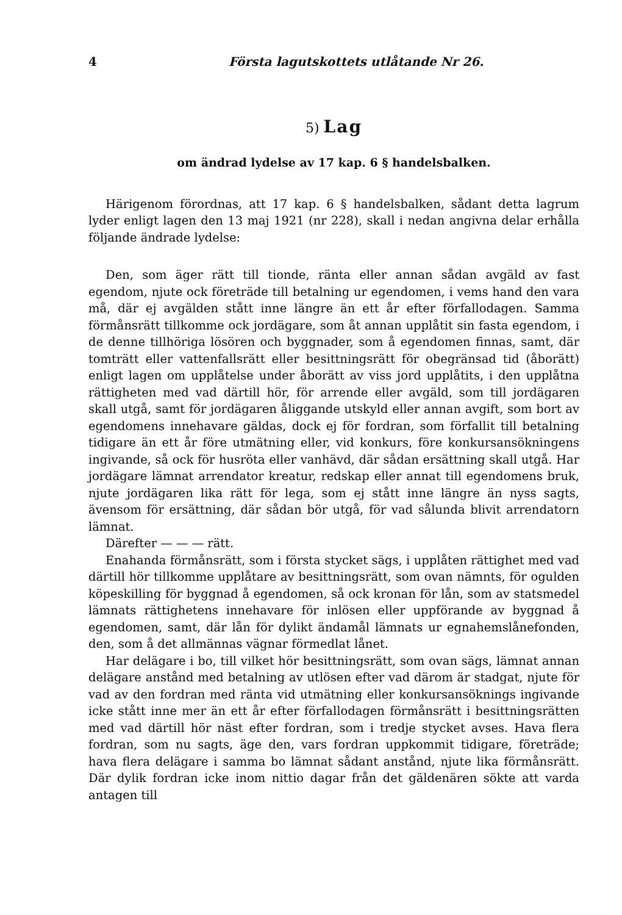4 Första lagutskottets utlåtande Nr 26.
5) Lag
om ändrad lydelse av 17 kap. 6 § handelsbalken.
Härigenom förordnas, att 17 kap. 6 § handelsbalken, sådant detta lagrum lyder enligt lagen den 13 maj 1921 (nr 228), skall i nedan angivna delar erhålla följande ändrade lydelse:
Den, som äger rätt till tionde, ränta eller annan sådan avgäld av fast egendom, njute ock företräde till betalning ur egendomen, i vems hand den vara må, där ej avgälden stått inne längre än ett år efter förfallodagen. Samma förmånsrätt tillkomme ock jordägare, som åt annan upplåtit sin fasta egendom, i de denne tillhöriga lösören och byggnader, som å egendomen finnas, samt, där tomträtt eller vattenfallsrätt eller besittningsrätt för obegränsad tid (åborätt) enligt lagen om upplåtelse under åborätt av viss jord upplåtits, i den upplåtna rättigheten med vad därtill hör, för arrende eller avgäld, som till jordägaren skall utgå, samt för jordägaren åliggande utskyld eller annan avgift, som bort av egendomens innehavare gäldas, dock ej för fordran, som förfallit till betalning tidigare än ett år före utmätning eller, vid konkurs, före konkursansökningens ingivande, så ock för husröta eller vanhävd, där sådan ersättning skall utgå. Har jordägare lämnat arrendator kreatur, redskap eller annat till egendomens bruk, njute jordägaren lika rätt för lega, som ej stått inne längre än nyss sagts, ävensom för ersättning, där sådan bör utgå, för vad sålunda blivit arrendatorn lämnat.
Därefter — — — rätt.
Enahanda förmånsrätt, som i första stycket sägs, i upplåten rättighet med vad därtill hör tillkomme upplåtare av besittningsrätt, som ovan nämnts, för ogulden köpeskilling för byggnad å egendomen, så ock kronan för lån, som av statsmedel lämnats rättighetens innehavare för inlösen eller uppförande av byggnad å egendomen, samt, där lån för dylikt ändamål lämnats ur egnahemslånefonden, den, som å det allmännas vägnar förmedlat lånet.
Har delägare i bo, till vilket hör besittningsrätt, som ovan sägs, lämnat annan delägare anstånd med betalning av utlösen efter vad därom är stadgat, njute för vad av den fordran med ränta vid utmätning eller konkursansöknings ingivande icke stått inne mer än ett år efter förfallodagen förmånsrätt i besittningsrätten med vad därtill hör näst efter fordran, som i tredje stycket avses. Hava flera fordran, som nu sagts, äge den, vars fordran uppkommit tidigare, företräde; hava flera delägare i samma bo lämnat sådant anstånd, njute lika förmånsrätt. Där dylik fordran icke inom nittio dagar från det gäldenären sökte att varda antagen till